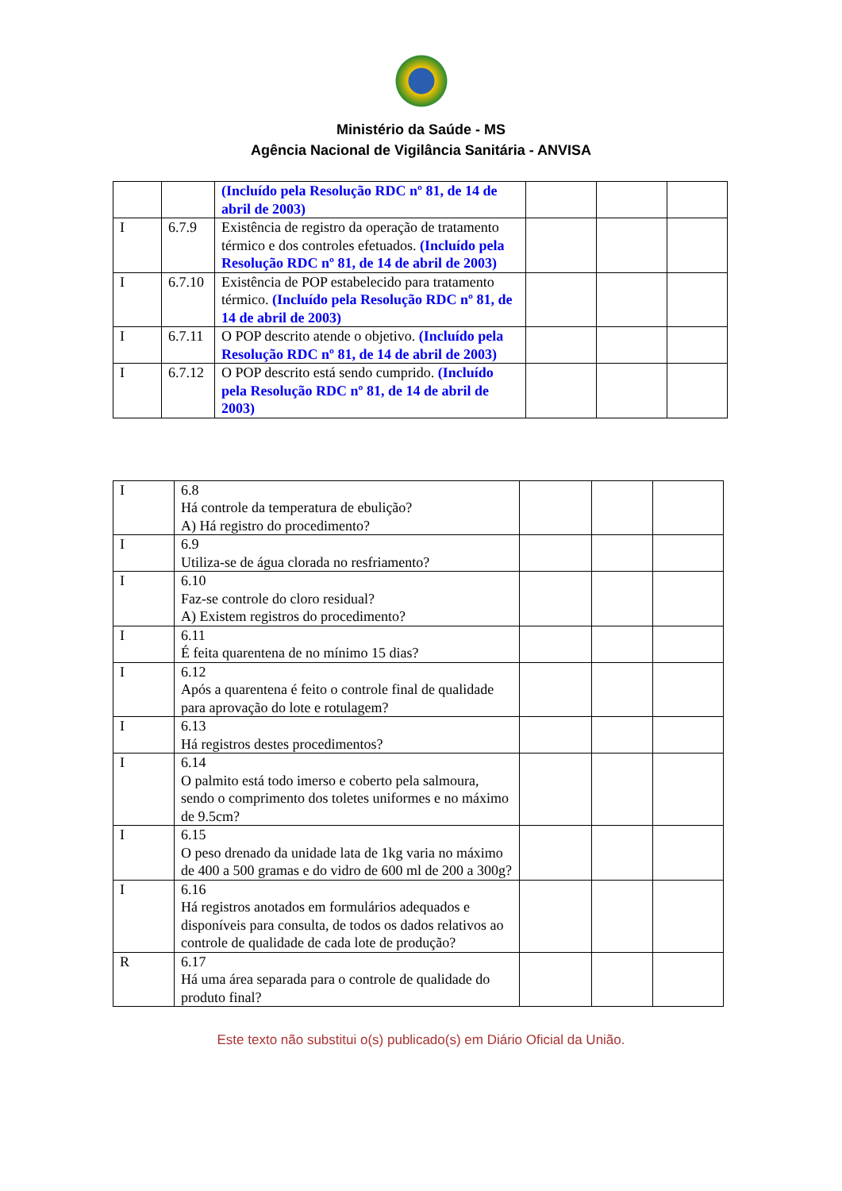Ministério da Saúde - MS
Agência Nacional de Vigilância Sanitária - ANVISA
| | | (Incluído pela Resolução RDC nº 81, de 14 de abril de 2003) | | | |
| I | 6.7.9 | Existência de registro da operação de tratamento térmico e dos controles efetuados. (Incluído pela Resolução RDC nº 81, de 14 de abril de 2003) | | | |
| I | 6.7.10 | Existência de POP estabelecido para tratamento térmico. (Incluído pela Resolução RDC nº 81, de 14 de abril de 2003) | | | |
| I | 6.7.11 | O POP descrito atende o objetivo. (Incluído pela Resolução RDC nº 81, de 14 de abril de 2003) | | | |
| I | 6.7.12 | O POP descrito está sendo cumprido. (Incluído pela Resolução RDC nº 81, de 14 de abril de 2003) | | | |
| I | 6.8 Há controle da temperatura de ebulição? A) Há registro do procedimento? | | | |
| I | 6.9 Utiliza-se de água clorada no resfriamento? | | | |
| I | 6.10 Faz-se controle do cloro residual? A) Existem registros do procedimento? | | | |
| I | 6.11 É feita quarentena de no mínimo 15 dias? | | | |
| I | 6.12 Após a quarentena é feito o controle final de qualidade para aprovação do lote e rotulagem? | | | |
| I | 6.13 Há registros destes procedimentos? | | | |
| I | 6.14 O palmito está todo imerso e coberto pela salmoura, sendo o comprimento dos toletes uniformes e no máximo de 9.5cm? | | | |
| I | 6.15 O peso drenado da unidade lata de 1kg varia no máximo de 400 a 500 gramas e do vidro de 600 ml de 200 a 300g? | | | |
| I | 6.16 Há registros anotados em formulários adequados e disponíveis para consulta, de todos os dados relativos ao controle de qualidade de cada lote de produção? | | | |
| R | 6.17 Há uma área separada para o controle de qualidade do produto final? | | | |
Este texto não substitui o(s) publicado(s) em Diário Oficial da União.